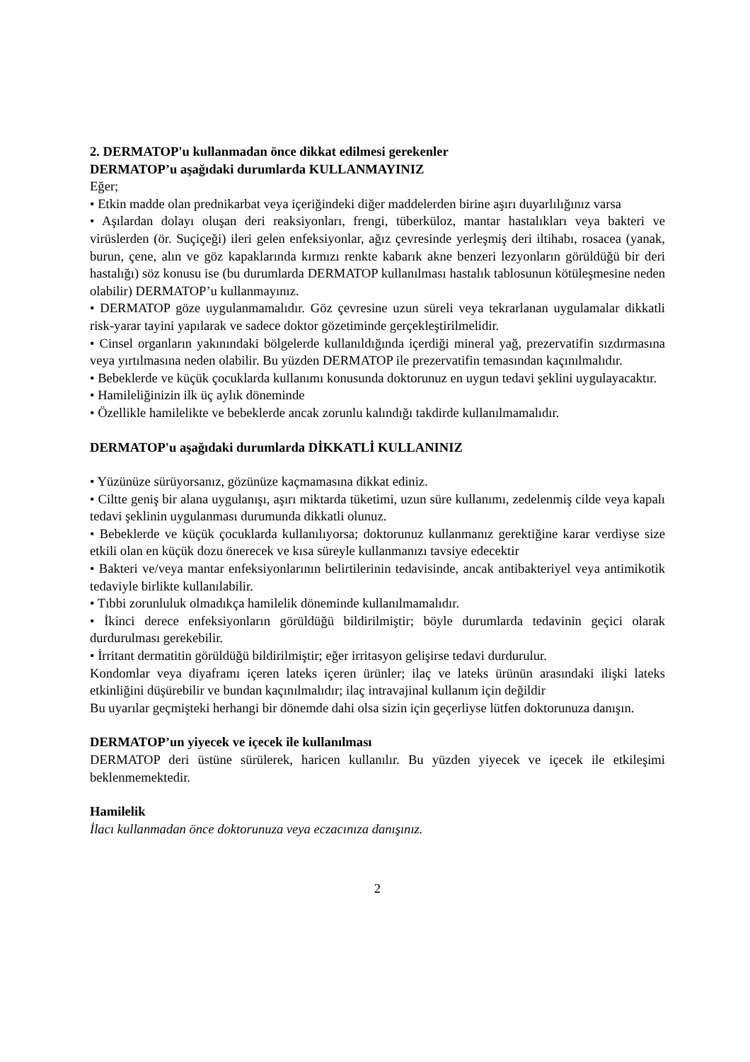2. DERMATOP'u kullanmadan önce dikkat edilmesi gerekenler
DERMATOP’u aşağıdaki durumlarda KULLANMAYINIZ
Eğer;
• Etkin madde olan prednikarbat veya içeriğindeki diğer maddelerden birine aşırı duyarlılığınız varsa
• Aşılardan dolayı oluşan deri reaksiyonları, frengi, tüberküloz, mantar hastalıkları veya bakteri ve virüslerden (ör. Suçiçeği) ileri gelen enfeksiyonlar, ağız çevresinde yerleşmiş deri iltihabı, rosacea (yanak, burun, çene, alın ve göz kapaklarında kırmızı renkte kabarık akne benzeri lezyonların görüldüğü bir deri hastalığı) söz konusu ise (bu durumlarda DERMATOP kullanılması hastalık tablosunun kötüleşmesine neden olabilir) DERMATOP’u kullanmayınız.
• DERMATOP göze uygulanmamalıdır. Göz çevresine uzun süreli veya tekrarlanan uygulamalar dikkatli risk-yarar tayini yapılarak ve sadece doktor gözetiminde gerçekleştirilmelidir.
• Cinsel organların yakınındaki bölgelerde kullanıldığında içerdiği mineral yağ, prezervatifin sızdırmasına veya yırtılmasına neden olabilir. Bu yüzden DERMATOP ile prezervatifin temasından kaçınılmalıdır.
• Bebeklerde ve küçük çocuklarda kullanımı konusunda doktorunuz en uygun tedavi şeklini uygulayacaktır.
• Hamileliğinizin ilk üç aylık döneminde
• Özellikle hamilelikte ve bebeklerde ancak zorunlu kalındığı takdirde kullanılmamalıdır.
DERMATOP'u aşağıdaki durumlarda DİKKATLİ KULLANINIZ
• Yüzünüze sürüyorsanız, gözünüze kaçmamasına dikkat ediniz.
• Ciltte geniş bir alana uygulanışı, aşırı miktarda tüketimi, uzun süre kullanımı, zedelenmiş cilde veya kapalı tedavi şeklinin uygulanması durumunda dikkatli olunuz.
• Bebeklerde ve küçük çocuklarda kullanılıyorsa; doktorunuz kullanmanız gerektiğine karar verdiyse size etkili olan en küçük dozu önerecek ve kısa süreyle kullanmanızı tavsiye edecektir
• Bakteri ve/veya mantar enfeksiyonlarının belirtilerinin tedavisinde, ancak antibakteriyel veya antimikotik tedaviyle birlikte kullanılabilir.
• Tıbbi zorunluluk olmadıkça hamilelik döneminde kullanılmamalıdır.
• İkinci derece enfeksiyonların görüldüğü bildirilmiştir; böyle durumlarda tedavinin geçici olarak durdurulması gerekebilir.
• İrritant dermatitin görüldüğü bildirilmiştir; eğer irritasyon gelişirse tedavi durdurulur.
Kondomlar veya diyaframı içeren lateks içeren ürünler; ilaç ve lateks ürünün arasındaki ilişki lateks etkinliğini düşürebilir ve bundan kaçınılmalıdır; ilaç intravajinal kullanım için değildir
Bu uyarılar geçmişteki herhangi bir dönemde dahi olsa sizin için geçerliyse lütfen doktorunuza danışın.
DERMATOP’un yiyecek ve içecek ile kullanılması
DERMATOP deri üstüne sürülerek, haricen kullanılır. Bu yüzden yiyecek ve içecek ile etkileşimi beklenmemektedir.
Hamilelik
İlacı kullanmadan önce doktorunuza veya eczacınıza danışınız.
2